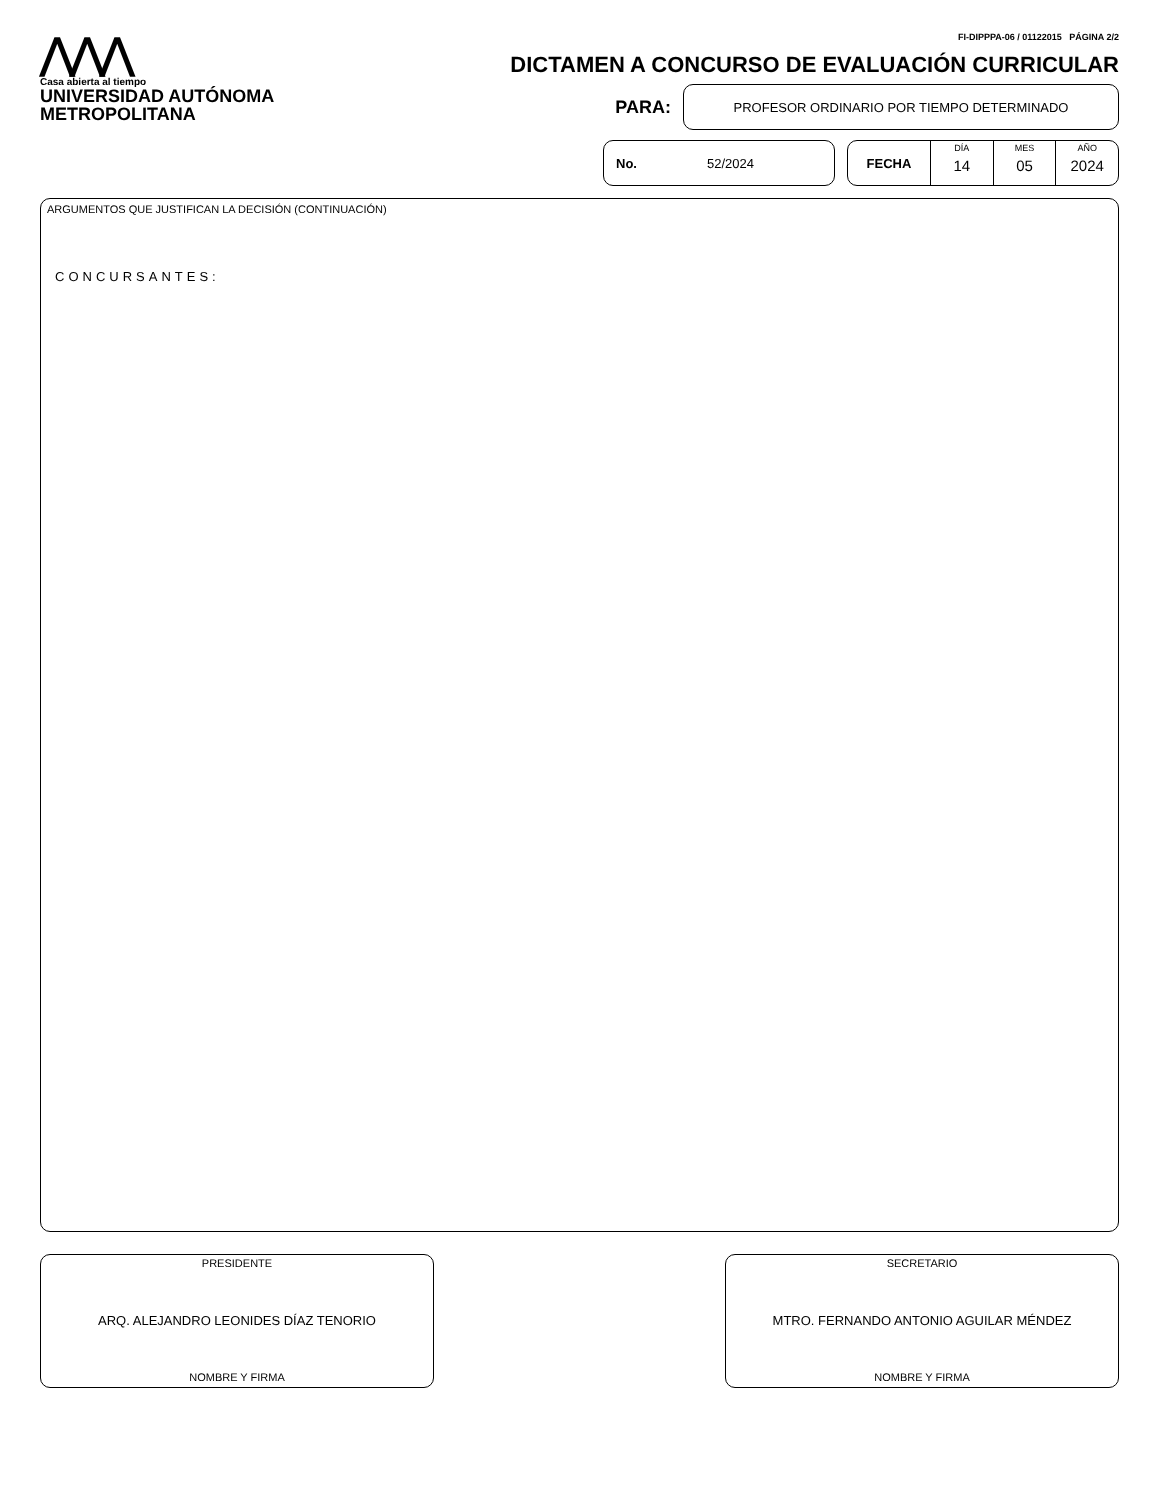⋀⋀⋀
Casa abierta al tiempo
UNIVERSIDAD AUTÓNOMA METROPOLITANA
FI-DIPPPA-06 / 01122015 PÁGINA 2/2
DICTAMEN A CONCURSO DE EVALUACIÓN CURRICULAR
PARA:
PROFESOR ORDINARIO POR TIEMPO DETERMINADO
No. 52/2024 FECHA
DÍA
14
MES
05
AÑO
2024
ARGUMENTOS QUE JUSTIFICAN LA DECISIÓN (CONTINUACIÓN)
CONCURSANTES:
PRESIDENTE
ARQ. ALEJANDRO LEONIDES DÍAZ TENORIO
NOMBRE Y FIRMA
SECRETARIO
MTRO. FERNANDO ANTONIO AGUILAR MÉNDEZ
NOMBRE Y FIRMA